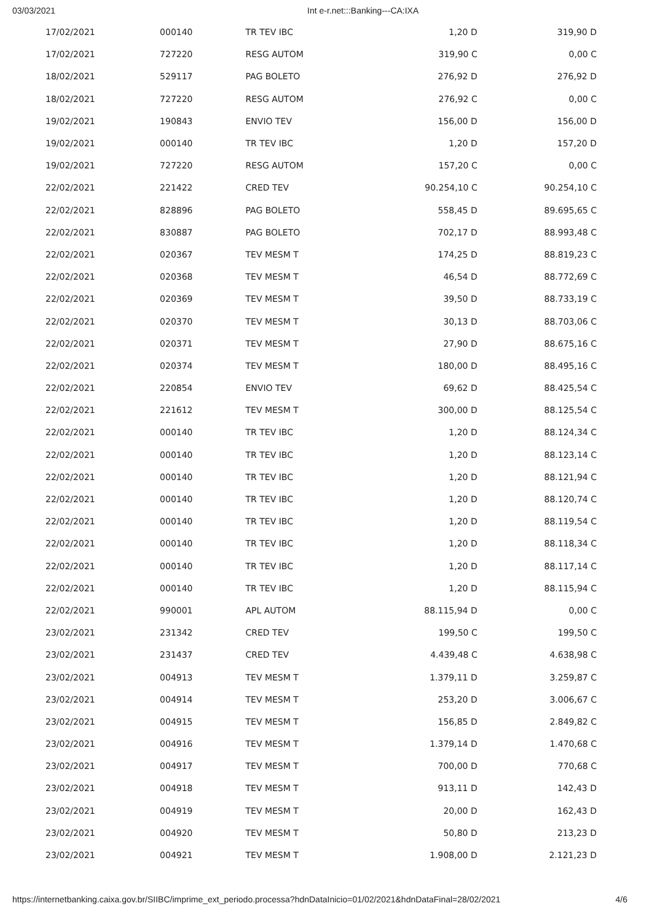03/03/2021 Int e-r.net:::Banking---CA:IXA
| 17/02/2021 | 000140 | TR TEV IBC | 1,20 D | 319,90 D |
| 17/02/2021 | 727220 | RESG AUTOM | 319,90 C | 0,00 C |
| 18/02/2021 | 529117 | PAG BOLETO | 276,92 D | 276,92 D |
| 18/02/2021 | 727220 | RESG AUTOM | 276,92 C | 0,00 C |
| 19/02/2021 | 190843 | ENVIO TEV | 156,00 D | 156,00 D |
| 19/02/2021 | 000140 | TR TEV IBC | 1,20 D | 157,20 D |
| 19/02/2021 | 727220 | RESG AUTOM | 157,20 C | 0,00 C |
| 22/02/2021 | 221422 | CRED TEV | 90.254,10 C | 90.254,10 C |
| 22/02/2021 | 828896 | PAG BOLETO | 558,45 D | 89.695,65 C |
| 22/02/2021 | 830887 | PAG BOLETO | 702,17 D | 88.993,48 C |
| 22/02/2021 | 020367 | TEV MESM T | 174,25 D | 88.819,23 C |
| 22/02/2021 | 020368 | TEV MESM T | 46,54 D | 88.772,69 C |
| 22/02/2021 | 020369 | TEV MESM T | 39,50 D | 88.733,19 C |
| 22/02/2021 | 020370 | TEV MESM T | 30,13 D | 88.703,06 C |
| 22/02/2021 | 020371 | TEV MESM T | 27,90 D | 88.675,16 C |
| 22/02/2021 | 020374 | TEV MESM T | 180,00 D | 88.495,16 C |
| 22/02/2021 | 220854 | ENVIO TEV | 69,62 D | 88.425,54 C |
| 22/02/2021 | 221612 | TEV MESM T | 300,00 D | 88.125,54 C |
| 22/02/2021 | 000140 | TR TEV IBC | 1,20 D | 88.124,34 C |
| 22/02/2021 | 000140 | TR TEV IBC | 1,20 D | 88.123,14 C |
| 22/02/2021 | 000140 | TR TEV IBC | 1,20 D | 88.121,94 C |
| 22/02/2021 | 000140 | TR TEV IBC | 1,20 D | 88.120,74 C |
| 22/02/2021 | 000140 | TR TEV IBC | 1,20 D | 88.119,54 C |
| 22/02/2021 | 000140 | TR TEV IBC | 1,20 D | 88.118,34 C |
| 22/02/2021 | 000140 | TR TEV IBC | 1,20 D | 88.117,14 C |
| 22/02/2021 | 000140 | TR TEV IBC | 1,20 D | 88.115,94 C |
| 22/02/2021 | 990001 | APL AUTOM | 88.115,94 D | 0,00 C |
| 23/02/2021 | 231342 | CRED TEV | 199,50 C | 199,50 C |
| 23/02/2021 | 231437 | CRED TEV | 4.439,48 C | 4.638,98 C |
| 23/02/2021 | 004913 | TEV MESM T | 1.379,11 D | 3.259,87 C |
| 23/02/2021 | 004914 | TEV MESM T | 253,20 D | 3.006,67 C |
| 23/02/2021 | 004915 | TEV MESM T | 156,85 D | 2.849,82 C |
| 23/02/2021 | 004916 | TEV MESM T | 1.379,14 D | 1.470,68 C |
| 23/02/2021 | 004917 | TEV MESM T | 700,00 D | 770,68 C |
| 23/02/2021 | 004918 | TEV MESM T | 913,11 D | 142,43 D |
| 23/02/2021 | 004919 | TEV MESM T | 20,00 D | 162,43 D |
| 23/02/2021 | 004920 | TEV MESM T | 50,80 D | 213,23 D |
| 23/02/2021 | 004921 | TEV MESM T | 1.908,00 D | 2.121,23 D |
https://internetbanking.caixa.gov.br/SIIBC/imprime_ext_periodo.processa?hdnDataInicio=01/02/2021&hdnDataFinal=28/02/2021 4/6